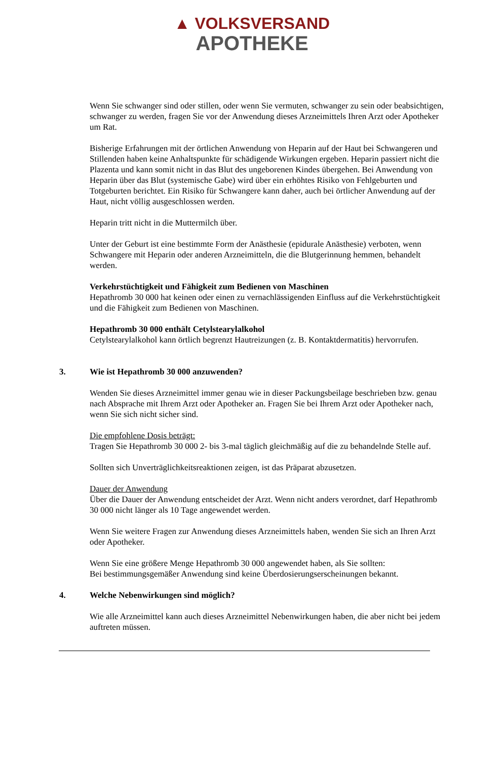▲ VOLKSVERSAND
APOTHEKE
Wenn Sie schwanger sind oder stillen, oder wenn Sie vermuten, schwanger zu sein oder beabsichtigen, schwanger zu werden, fragen Sie vor der Anwendung dieses Arzneimittels Ihren Arzt oder Apotheker um Rat.
Bisherige Erfahrungen mit der örtlichen Anwendung von Heparin auf der Haut bei Schwangeren und Stillenden haben keine Anhaltspunkte für schädigende Wirkungen ergeben. Heparin passiert nicht die Plazenta und kann somit nicht in das Blut des ungeborenen Kindes übergehen. Bei Anwendung von Heparin über das Blut (systemische Gabe) wird über ein erhöhtes Risiko von Fehlgeburten und Totgeburten berichtet. Ein Risiko für Schwangere kann daher, auch bei örtlicher Anwendung auf der Haut, nicht völlig ausgeschlossen werden.
Heparin tritt nicht in die Muttermilch über.
Unter der Geburt ist eine bestimmte Form der Anästhesie (epidurale Anästhesie) verboten, wenn Schwangere mit Heparin oder anderen Arzneimitteln, die die Blutgerinnung hemmen, behandelt werden.
Verkehrstüchtigkeit und Fähigkeit zum Bedienen von Maschinen
Hepathromb 30 000 hat keinen oder einen zu vernachlässigenden Einfluss auf die Verkehrstüchtigkeit und die Fähigkeit zum Bedienen von Maschinen.
Hepathromb 30 000 enthält Cetylstearylalkohol
Cetylstearylalkohol kann örtlich begrenzt Hautreizungen (z. B. Kontaktdermatitis) hervorrufen.
3. Wie ist Hepathromb 30 000 anzuwenden?
Wenden Sie dieses Arzneimittel immer genau wie in dieser Packungsbeilage beschrieben bzw. genau nach Absprache mit Ihrem Arzt oder Apotheker an. Fragen Sie bei Ihrem Arzt oder Apotheker nach, wenn Sie sich nicht sicher sind.
Die empfohlene Dosis beträgt:
Tragen Sie Hepathromb 30 000 2- bis 3-mal täglich gleichmäßig auf die zu behandelnde Stelle auf.
Sollten sich Unverträglichkeitsreaktionen zeigen, ist das Präparat abzusetzen.
Dauer der Anwendung
Über die Dauer der Anwendung entscheidet der Arzt. Wenn nicht anders verordnet, darf Hepathromb 30 000 nicht länger als 10 Tage angewendet werden.
Wenn Sie weitere Fragen zur Anwendung dieses Arzneimittels haben, wenden Sie sich an Ihren Arzt oder Apotheker.
Wenn Sie eine größere Menge Hepathromb 30 000 angewendet haben, als Sie sollten:
Bei bestimmungsgemäßer Anwendung sind keine Überdosierungserscheinungen bekannt.
4. Welche Nebenwirkungen sind möglich?
Wie alle Arzneimittel kann auch dieses Arzneimittel Nebenwirkungen haben, die aber nicht bei jedem auftreten müssen.